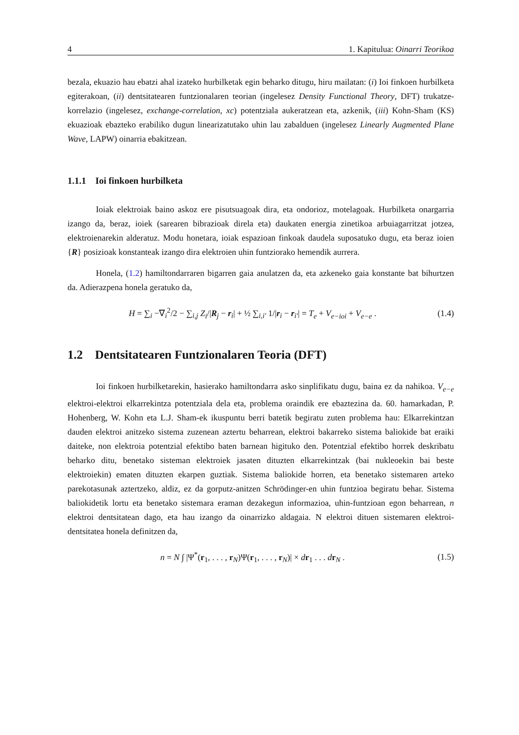4 1. Kapitulua: Oinarri Teorikoa
bezala, ekuazio hau ebatzi ahal izateko hurbilketak egin beharko ditugu, hiru mailatan: (i) Ioi finkoen hurbilketa egiterakoan, (ii) dentsitatearen funtzionalaren teorian (ingelesez Density Functional Theory, DFT) trukatze-korrelazio (ingelesez, exchange-correlation, xc) potentziala aukeratzean eta, azkenik, (iii) Kohn-Sham (KS) ekuazioak ebazteko erabiliko dugun linea­rizatutako uhin lau zabalduen (ingelesez Linearly Augmented Plane Wave, LAPW) oinarria ebakitzean.
1.1.1 Ioi finkoen hurbilketa
Ioiak elektroiak baino askoz ere pisutsuagoak dira, eta ondorioz, motelagoak. Hurbilketa onargarria izango da, beraz, ioiek (sarearen bibrazioak direla eta) daukaten energia zinetikoa arbuiagarritzat jotzea, elektroienarekin alderatuz. Modu honetara, ioiak espazioan finkoak daudela suposatuko dugu, eta beraz ioien {R} posizioak konstanteak izango dira elektroien uhin funtziorako hemendik aurrera.
Honela, (1.2) hamiltondarraren bigarren gaia anulatzen da, eta azkeneko gaia konstante bat bihurtzen da. Adierazpena honela geratuko da,
H = ∑<sub>i</sub> −∇<sub>i</sub><sup>2</sup>/2 − ∑<sub>i,j</sub> Z<sub>i</sub>/|R<sub>j</sub> − r<sub>i</sub>| + ½ ∑<sub>i,i′</sub> 1/|r<sub>i</sub> − r<sub>i′</sub>| = T<sub>e</sub> + V<sub>e−ioi</sub> + V<sub>e−e</sub> . (1.4)
1.2 Dentsitatearen Funtzionalaren Teoria (DFT)
Ioi finkoen hurbilketarekin, hasierako hamiltondarra asko sinplifikatu dugu, baina ez da nahikoa. V<sub>e−e</sub> elektroi-elektroi elkarrekintza potentziala dela eta, problema oraindik ere ebaztezina da. 60. hamarkadan, P. Hohenberg, W. Kohn eta L.J. Sham-ek ikuspuntu berri batetik begiratu zuten problema hau: Elkarrekintzan dauden elektroi anitzeko sistema zuzenean aztertu beharrean, elektroi bakarreko sistema baliokide bat eraiki daiteke, non elektroia potentzial efektibo baten barnean higituko den. Potentzial efektibo horrek deskribatu beharko ditu, benetako sisteman elektroiek jasaten dituzten elkarrekintzak (bai nukleoekin bai beste elektroiekin) ematen dituzten ekarpen guztiak. Sistema baliokide horren, eta benetako sistemaren arteko parekotasunak aztertzeko, aldiz, ez da gorputz-anitzen Schrödinger-en uhin funtzioa begiratu behar. Sistema baliokidetik lortu eta benetako sistemara eraman dezakegun informazioa, uhin-funtzioan egon beharrean, n elektroi dentsitatean dago, eta hau izango da oinarrizko aldagaia. N elektroi dituen sistemaren elektroi-dentsitatea honela definitzen da,
n = N ∫ |Ψ<sup>*</sup>(r<sub>1</sub>, . . . , r<sub>N</sub>)Ψ(r<sub>1</sub>, . . . , r<sub>N</sub>)| × dr<sub>1</sub> . . . dr<sub>N</sub> . (1.5)